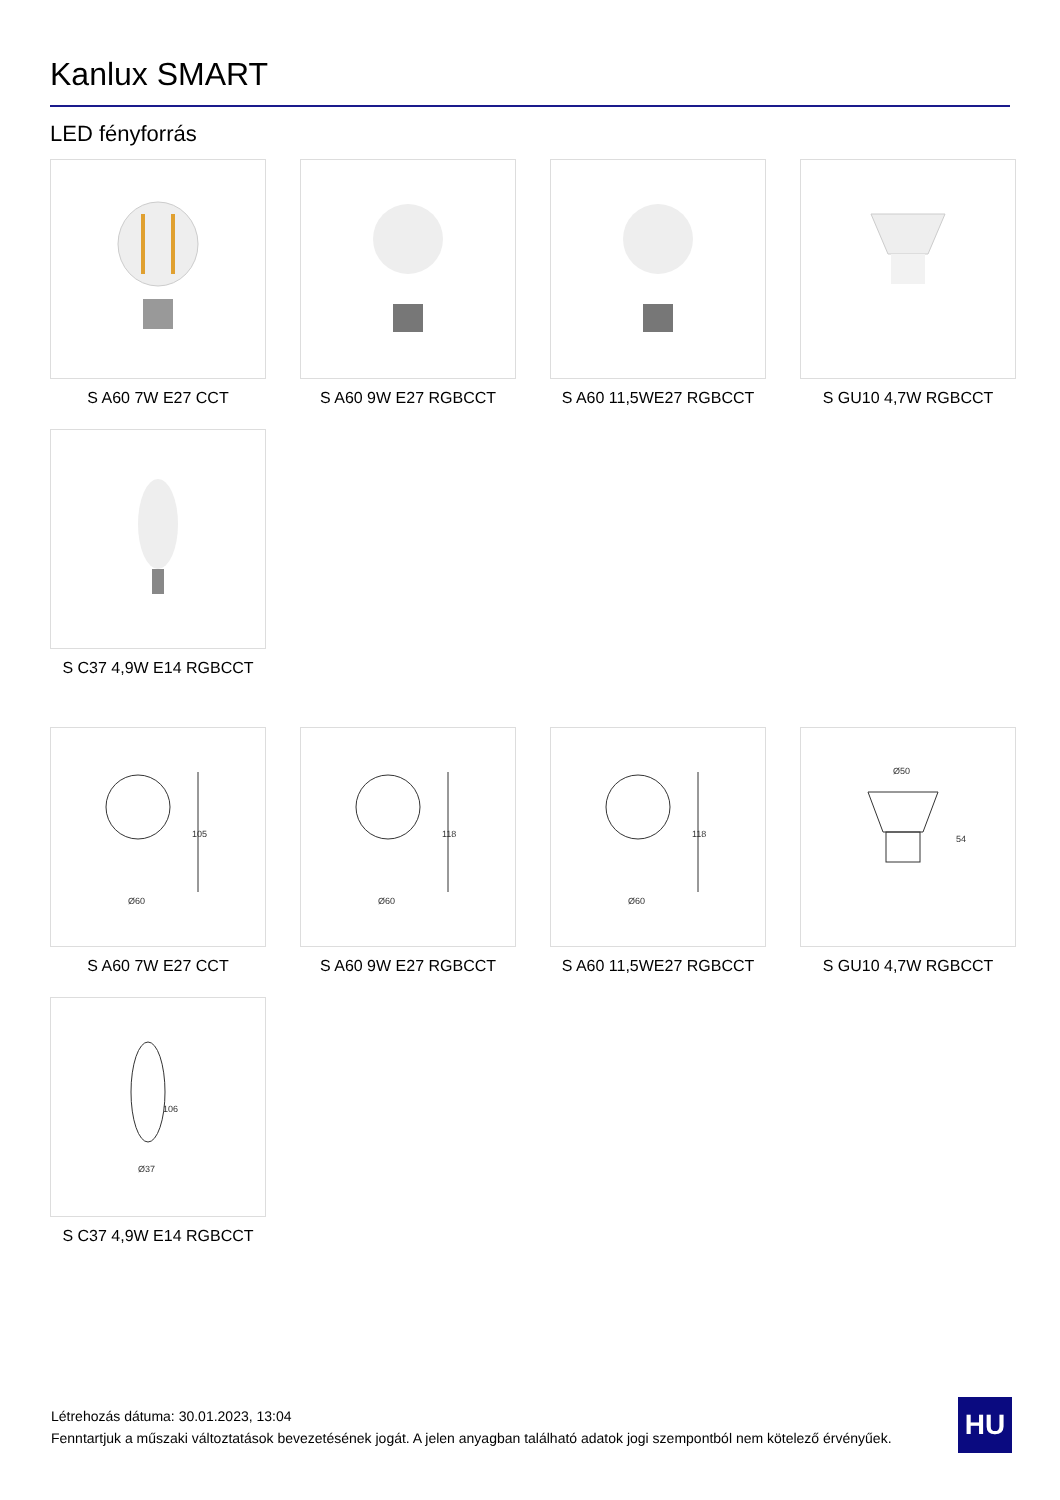Kanlux SMART
LED fényforrás
S A60 7W E27 CCT
S A60 9W E27 RGBCCT
S A60 11,5WE27 RGBCCT
S GU10 4,7W RGBCCT
S C37 4,9W E14 RGBCCT
105
Ø60
S A60 7W E27 CCT
118
Ø60
S A60 9W E27 RGBCCT
118
Ø60
S A60 11,5WE27 RGBCCT
Ø50
54
S GU10 4,7W RGBCCT
106
Ø37
S C37 4,9W E14 RGBCCT
Létrehozás dátuma: 30.01.2023, 13:04
Fenntartjuk a műszaki változtatások bevezetésének jogát. A jelen anyagban található adatok jogi szempontból nem kötelező érvényűek.
HU